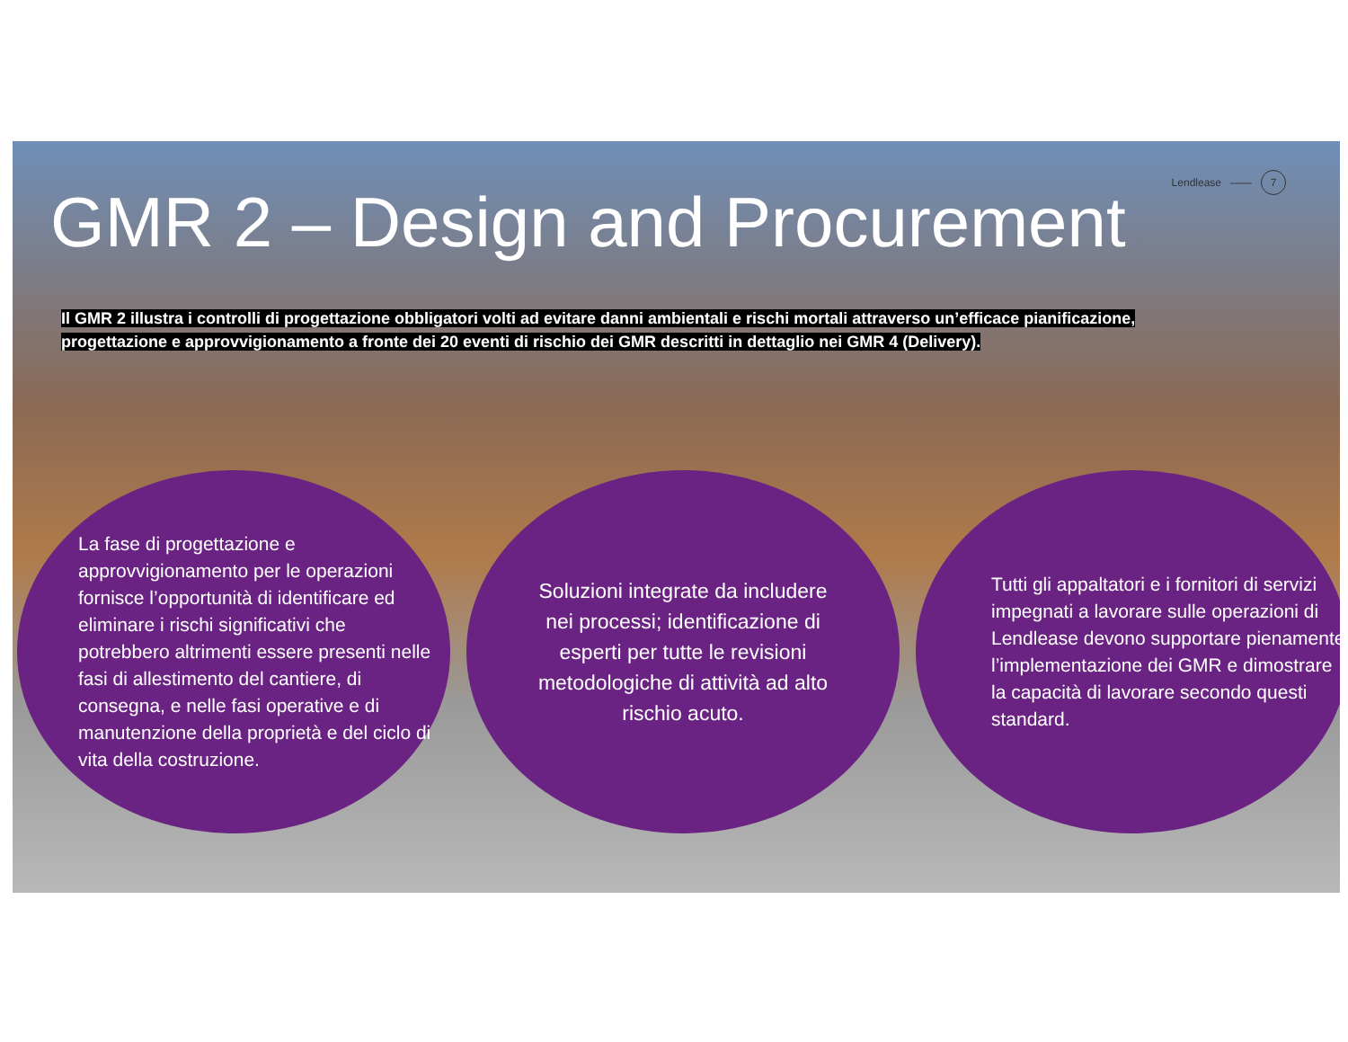GMR 2 – Design and Procurement
Lendlease —— 7
Il GMR 2 illustra i controlli di progettazione obbligatori volti ad evitare danni ambientali e rischi mortali attraverso un’efficace pianificazione, progettazione e approvvigionamento a fronte dei 20 eventi di rischio dei GMR descritti in dettaglio nei GMR 4 (Delivery).
La fase di progettazione e approvvigionamento per le operazioni fornisce l’opportunità di identificare ed eliminare i rischi significativi che potrebbero altrimenti essere presenti nelle fasi di allestimento del cantiere, di consegna, e nelle fasi operative e di manutenzione della proprietà e del ciclo di vita della costruzione.
Soluzioni integrate da includere nei processi; identificazione di esperti per tutte le revisioni metodologiche di attività ad alto rischio acuto.
Tutti gli appaltatori e i fornitori di servizi impegnati a lavorare sulle operazioni di Lendlease devono supportare pienamente l’implementazione dei GMR e dimostrare la capacità di lavorare secondo questi standard.